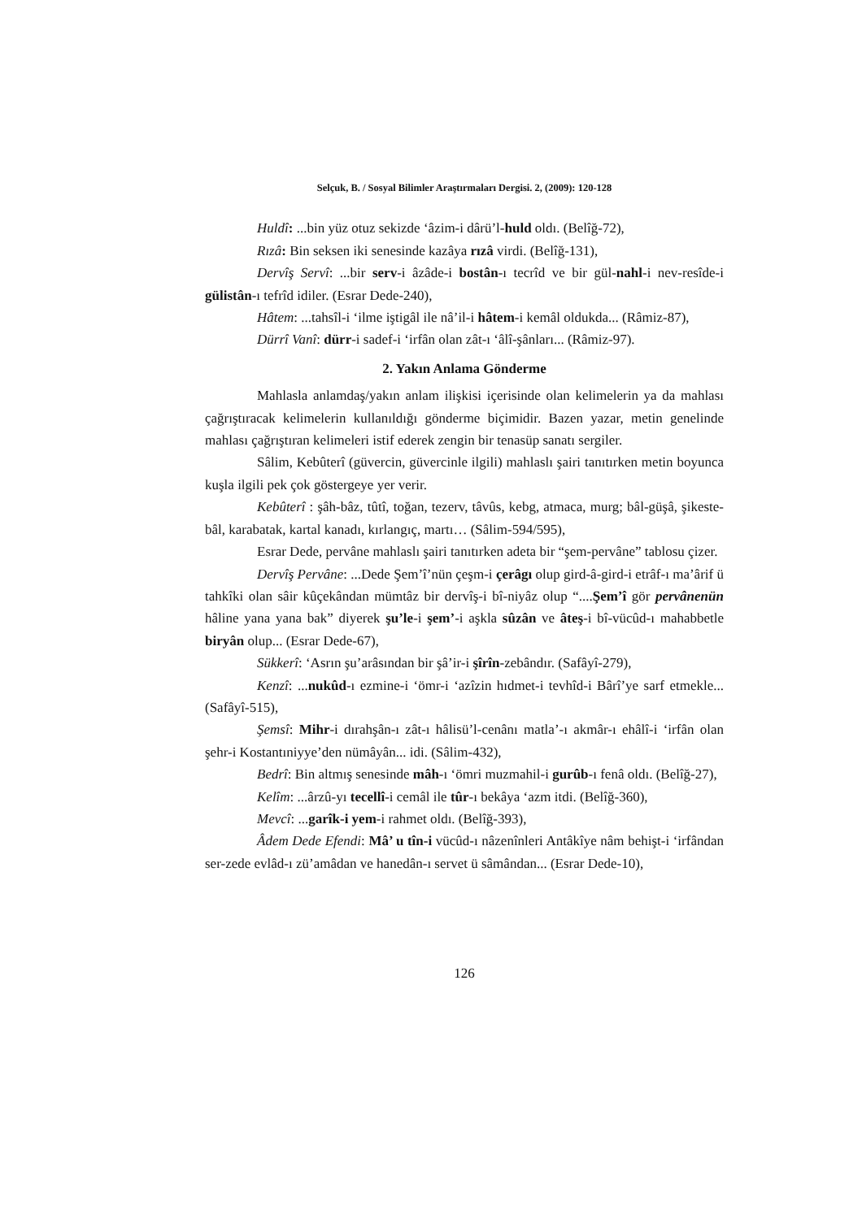Selçuk, B. / Sosyal Bilimler Araştırmaları Dergisi. 2, (2009): 120-128
Huldî: ...bin yüz otuz sekizde ‘âzim-i dârü’l-huld oldı. (Belîğ-72),
Rızâ: Bin seksen iki senesinde kazâya rızâ virdi. (Belîğ-131),
Dervîş Servî: ...bir serv-i âzâde-i bostân-ı tecrîd ve bir gül-nahl-i nev-resîde-i gülistân-ı tefrîd idiler. (Esrar Dede-240),
Hâtem: ...tahsîl-i ‘ilme iştigâl ile nâ’il-i hâtem-i kemâl oldukda... (Râmiz-87),
Dürrî Vanî: dürr-i sadef-i ‘irfân olan zât-ı ‘âlî-şânları... (Râmiz-97).
2. Yakın Anlama Gönderme
Mahlasla anlamdaş/yakın anlam ilişkisi içerisinde olan kelimelerin ya da mahlası çağrıştıracak kelimelerin kullanıldığı gönderme biçimidir. Bazen yazar, metin genelinde mahlası çağrıştıran kelimeleri istif ederek zengin bir tenasüp sanatı sergiler.
Sâlim, Kebûterî (güvercin, güvercinle ilgili) mahlaslı şairi tanıtırken metin boyunca kuşla ilgili pek çok göstergeye yer verir.
Kebûterî : şâh-bâz, tûtî, toğan, tezerv, tâvûs, kebg, atmaca, murg; bâl-güşâ, şikeste-bâl, karabatak, kartal kanadı, kırlangıç, martı… (Sâlim-594/595),
Esrar Dede, pervâne mahlaslı şairi tanıtırken adeta bir “şem-pervâne” tablosu çizer.
Dervîş Pervâne: ...Dede Şem’î’nün çeşm-i çerâgı olup gird-â-gird-i etrâf-ı ma’ârif ü tahkîki olan sâir kûçekândan mümtâz bir dervîş-i bî-niyâz olup “....Şem’î gör pervânenün hâline yana yana bak” diyerek şu’le-i şem’-i aşkla sûzân ve âteş-i bî-vücûd-ı mahabbetle biryân olup... (Esrar Dede-67),
Sükkerî: ‘Asrın şu’arâsından bir şâ’ir-i şîrîn-zebândır. (Safâyî-279),
Kenzî: ...nukûd-ı ezmine-i ‘ömr-i ‘azîzin hıdmet-i tevhîd-i Bârî’ye sarf etmekle... (Safâyî-515),
Şemsî: Mihr-i dırahşân-ı zât-ı hâlisü’l-cenânı matla’-ı akmâr-ı ehâlî-i ‘irfân olan şehr-i Kostantıniyye’den nümâyân... idi. (Sâlim-432),
Bedrî: Bin altmış senesinde mâh-ı ‘ömri muzmahil-i gurûb-ı fenâ oldı. (Belîğ-27),
Kelîm: ...ârzû-yı tecellî-i cemâl ile tûr-ı bekâya ‘azm itdi. (Belîğ-360),
Mevcî: ...garîk-i yem-i rahmet oldı. (Belîğ-393),
Âdem Dede Efendi: Mâ’ u tîn-i vücûd-ı nâzenînleri Antâkîye nâm behişt-i ‘irfândan ser-zede evlâd-ı zü’amâdan ve hanedân-ı servet ü sâmândan... (Esrar Dede-10),
126